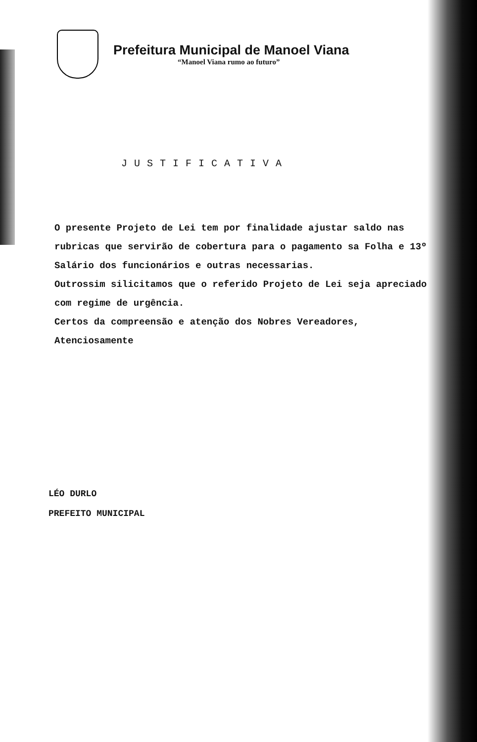Prefeitura Municipal de Manoel Viana
“Manoel Viana rumo ao futuro”
JUSTIFICATIVA
O presente Projeto de Lei tem por finalidade ajustar saldo nas rubricas que servirão de cobertura para o pagamento sa Folha e 13º Salário dos funcionários e outras necessarias.
Outrossim silicitamos que o referido Projeto de Lei seja apreciado com regime de urgência.
Certos da compreensão e atenção dos Nobres Vereadores,
Atenciosamente
LÉO DURLO
PREFEITO MUNICIPAL